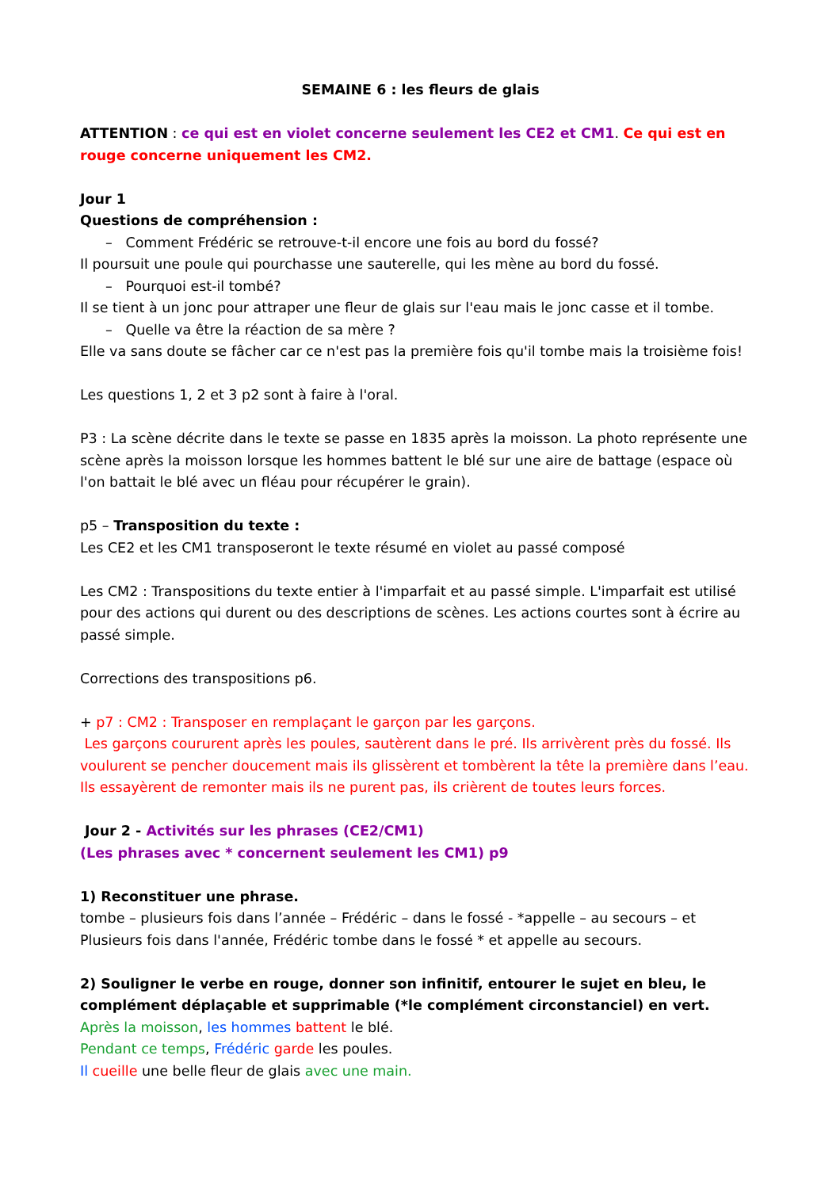SEMAINE 6 : les fleurs de glais
ATTENTION : ce qui est en violet concerne seulement les CE2 et CM1. Ce qui est en rouge concerne uniquement les CM2.
Jour 1
Questions de compréhension :
– Comment Frédéric se retrouve-t-il encore une fois au bord du fossé?
Il poursuit une poule qui pourchasse une sauterelle, qui les mène au bord du fossé.
– Pourquoi est-il tombé?
Il se tient à un jonc pour attraper une fleur de glais sur l'eau mais le jonc casse et il tombe.
– Quelle va être la réaction de sa mère ?
Elle va sans doute se fâcher car ce n'est pas la première fois qu'il tombe mais la troisième fois!
Les questions 1, 2 et 3 p2 sont à faire à l'oral.
P3 : La scène décrite dans le texte se passe en 1835 après la moisson. La photo représente une scène après la moisson lorsque les hommes battent le blé sur une aire de battage (espace où l'on battait le blé avec un fléau pour récupérer le grain).
p5 – Transposition du texte :
Les CE2 et les CM1 transposeront le texte résumé en violet au passé composé
Les CM2 : Transpositions du texte entier à l'imparfait et au passé simple. L'imparfait est utilisé pour des actions qui durent ou des descriptions de scènes. Les actions courtes sont à écrire au passé simple.
Corrections des transpositions p6.
+ p7 : CM2 : Transposer en remplaçant le garçon par les garçons.
Les garçons coururent après les poules, sautèrent dans le pré. Ils arrivèrent près du fossé. Ils voulurent se pencher doucement mais ils glissèrent et tombèrent la tête la première dans l’eau. Ils essayèrent de remonter mais ils ne purent pas, ils crièrent de toutes leurs forces.
Jour 2 - Activités sur les phrases (CE2/CM1)
(Les phrases avec * concernent seulement les CM1) p9
1) Reconstituer une phrase.
tombe – plusieurs fois dans l’année – Frédéric – dans le fossé - *appelle – au secours – et
Plusieurs fois dans l'année, Frédéric tombe dans le fossé * et appelle au secours.
2) Souligner le verbe en rouge, donner son infinitif, entourer le sujet en bleu, le complément déplaçable et supprimable (*le complément circonstanciel) en vert.
Après la moisson, les hommes battent le blé.
Pendant ce temps, Frédéric garde les poules.
Il cueille une belle fleur de glais avec une main.